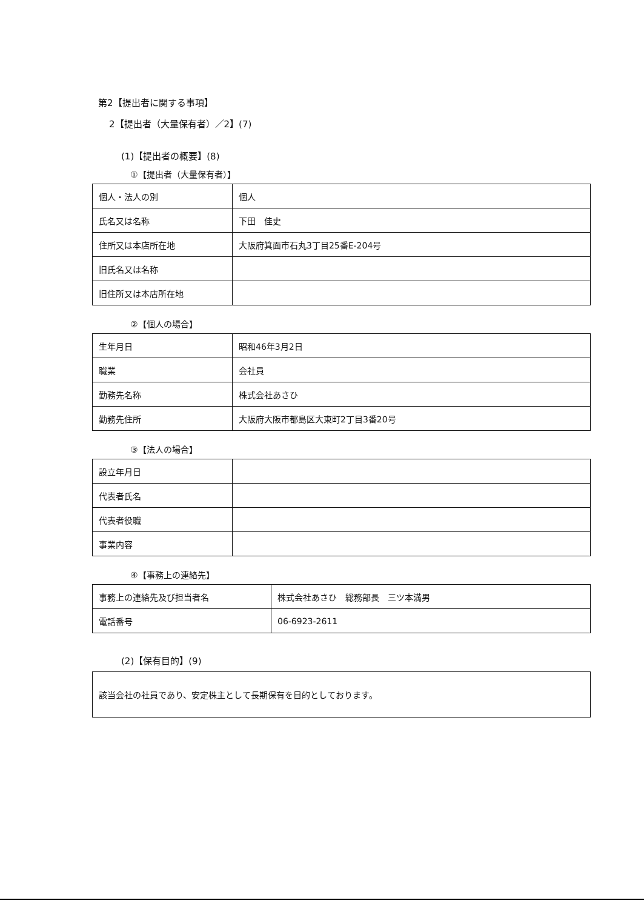第2【提出者に関する事項】
2【提出者（大量保有者）／2】(7)
(1)【提出者の概要】(8)
①【提出者（大量保有者）】
| 個人・法人の別 | 個人 |
| 氏名又は名称 | 下田 佳史 |
| 住所又は本店所在地 | 大阪府箕面市石丸3丁目25番E-204号 |
| 旧氏名又は名称 | |
| 旧住所又は本店所在地 | |
②【個人の場合】
| 生年月日 | 昭和46年3月2日 |
| 職業 | 会社員 |
| 勤務先名称 | 株式会社あさひ |
| 勤務先住所 | 大阪府大阪市都島区大東町2丁目3番20号 |
③【法人の場合】
| 設立年月日 | |
| 代表者氏名 | |
| 代表者役職 | |
| 事業内容 | |
④【事務上の連絡先】
| 事務上の連絡先及び担当者名 | 株式会社あさひ 総務部長 三ツ本満男 |
| 電話番号 | 06-6923-2611 |
(2)【保有目的】(9)
| 該当会社の社員であり、安定株主として長期保有を目的としております。 |